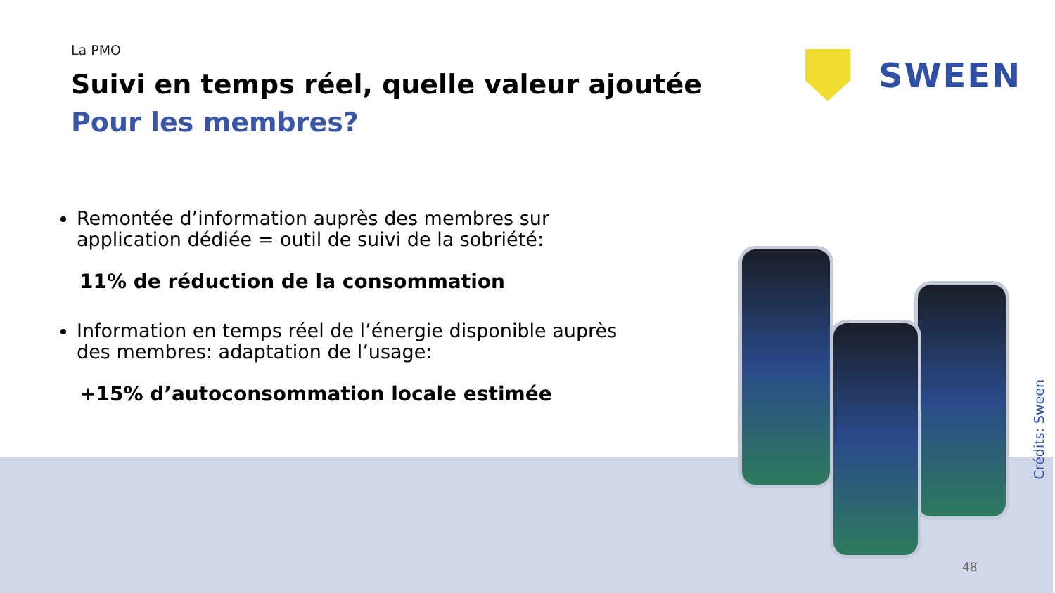La PMO
Suivi en temps réel, quelle valeur ajoutée
Pour les membres?
Remontée d’information auprès des membres sur application dédiée = outil de suivi de la sobriété:
11% de réduction de la consommation
Information en temps réel de l’énergie disponible auprès des membres: adaptation de l’usage:
+15% d’autoconsommation locale estimée
SWEEN
Crédits: Sween
48